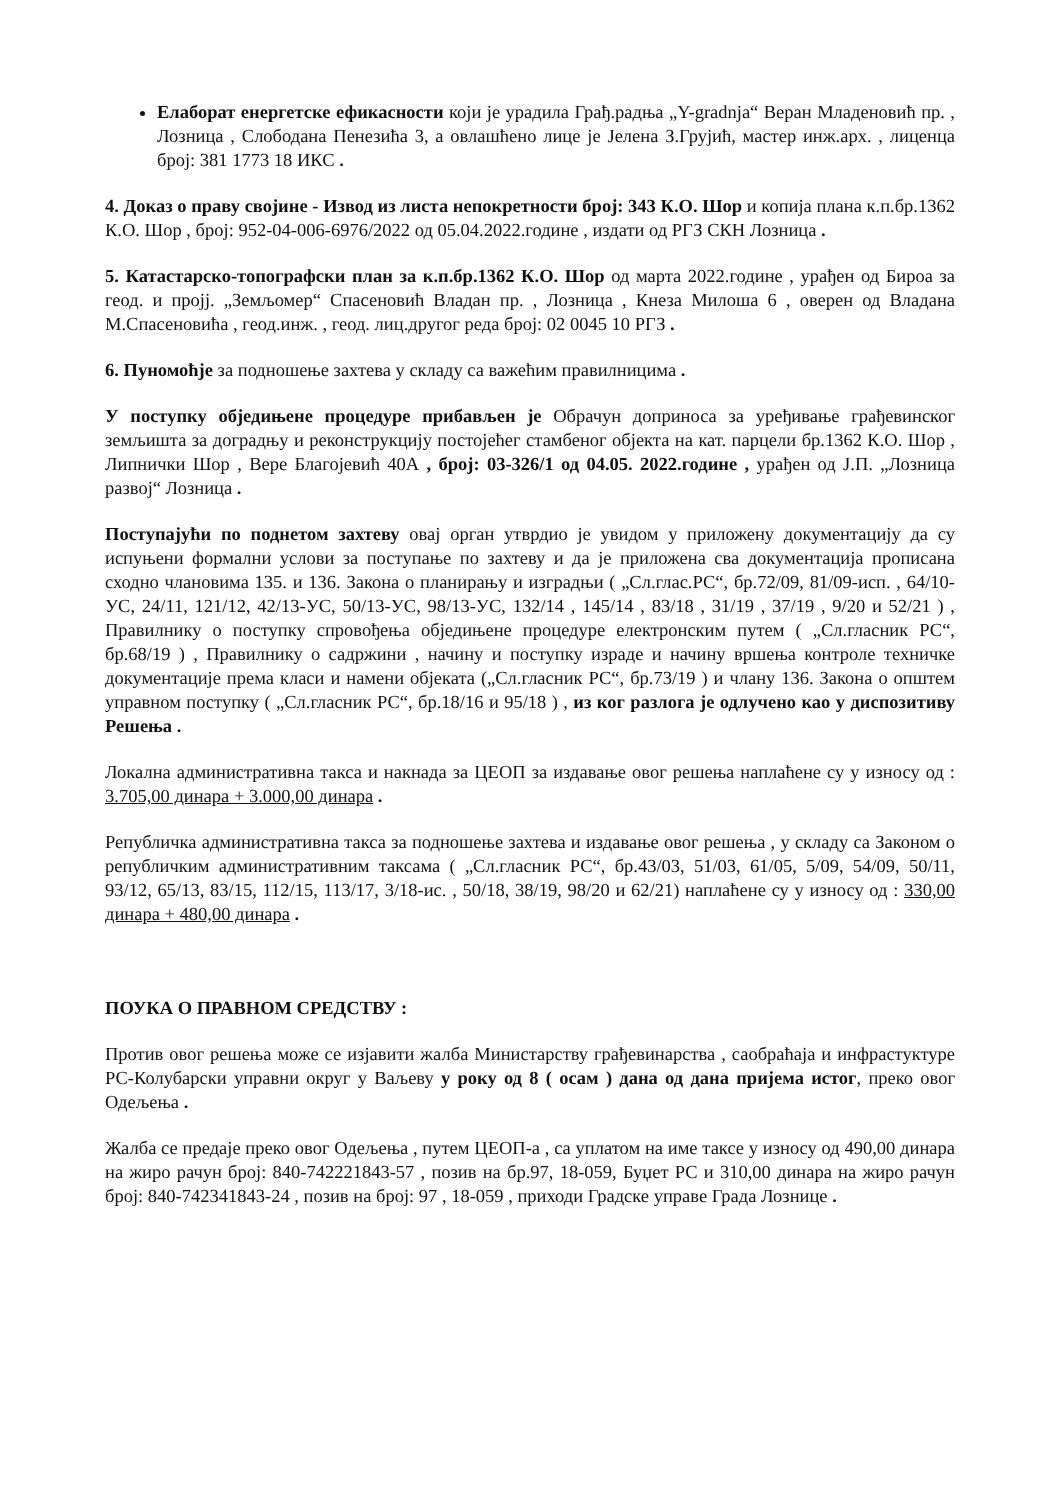Елаборат енергетске ефикасности који је урадила Грађ.радња „Y-gradnja“ Веран Младеновић пр. , Лозница , Слободана Пенезића 3, а овлашћено лице је Јелена З.Грујић, мастер инж.арх. , лиценца број: 381 1773 18 ИКС .
4. Доказ о праву својине - Извод из листа непокретности број: 343 К.О. Шор и копија плана к.п.бр.1362 К.О. Шор , број: 952-04-006-6976/2022 од 05.04.2022.године , издати од РГЗ СКН Лозница .
5. Катастарско-топографски план за к.п.бр.1362 К.О. Шор од марта 2022.године , урађен од Бироа за геод. и пројј. „Земљомер“ Спасеновић Владан пр. , Лозница , Кнеза Милоша 6 , оверен од Владана М.Спасеновића , геод.инж. , геод. лиц.другог реда број: 02 0045 10 РГЗ .
6. Пуномоћје за подношење захтева у складу са важећим правилницима .
У поступку обједињене процедуре прибављен је Обрачун доприноса за уређивање грађевинског земљишта за доградњу и реконструкцију постојећег стамбеног објекта на кат. парцели бр.1362 К.О. Шор , Липнички Шор , Вере Благојевић 40А , број: 03-326/1 од 04.05. 2022.године , урађен од Ј.П. „Лозница развој“ Лозница .
Поступајући по поднетом захтеву овај орган утврдио је увидом у приложену документацију да су испуњени формални услови за поступање по захтеву и да је приложена сва документација прописана сходно члановима 135. и 136. Закона о планирању и изградњи ( „Сл.глас.РС“, бр.72/09, 81/09-исп. , 64/10-УС, 24/11, 121/12, 42/13-УС, 50/13-УС, 98/13-УС, 132/14 , 145/14 , 83/18 , 31/19 , 37/19 , 9/20 и 52/21 ) , Правилнику о поступку спровођења обједињене процедуре електронским путем ( „Сл.гласник РС“, бр.68/19 ) , Правилнику о садржини , начину и поступку израде и начину вршења контроле техничке документације према класи и намени објеката („Сл.гласник РС“, бр.73/19 ) и члану 136. Закона о општем управном поступку ( „Сл.гласник РС“, бр.18/16 и 95/18 ) , из ког разлога је одлучено као у диспозитиву Решења .
Локална административна такса и накнада за ЦЕОП за издавање овог решења наплаћене су у износу од : 3.705,00 динара + 3.000,00 динара .
Републичка административна такса за подношење захтева и издавање овог решења , у складу са Законом о републичким административним таксама ( „Сл.гласник РС“, бр.43/03, 51/03, 61/05, 5/09, 54/09, 50/11, 93/12, 65/13, 83/15, 112/15, 113/17, 3/18-ис. , 50/18, 38/19, 98/20 и 62/21) наплаћене су у износу од : 330,00 динара + 480,00 динара .
ПОУКА О ПРАВНОМ СРЕДСТВУ :
Против овог решења може се изјавити жалба Министарству грађевинарства , саобраћаја и инфрастуктуре РС-Колубарски управни округ у Ваљеву у року од 8 ( осам ) дана од дана пријема истог, преко овог Одељења .
Жалба се предаје преко овог Одељења , путем ЦЕОП-а , са уплатом на име таксе у износу од 490,00 динара на жиро рачун број: 840-742221843-57 , позив на бр.97, 18-059, Буџет РС и 310,00 динара на жиро рачун број: 840-742341843-24 , позив на број: 97 , 18-059 , приходи Градске управе Града Лознице .